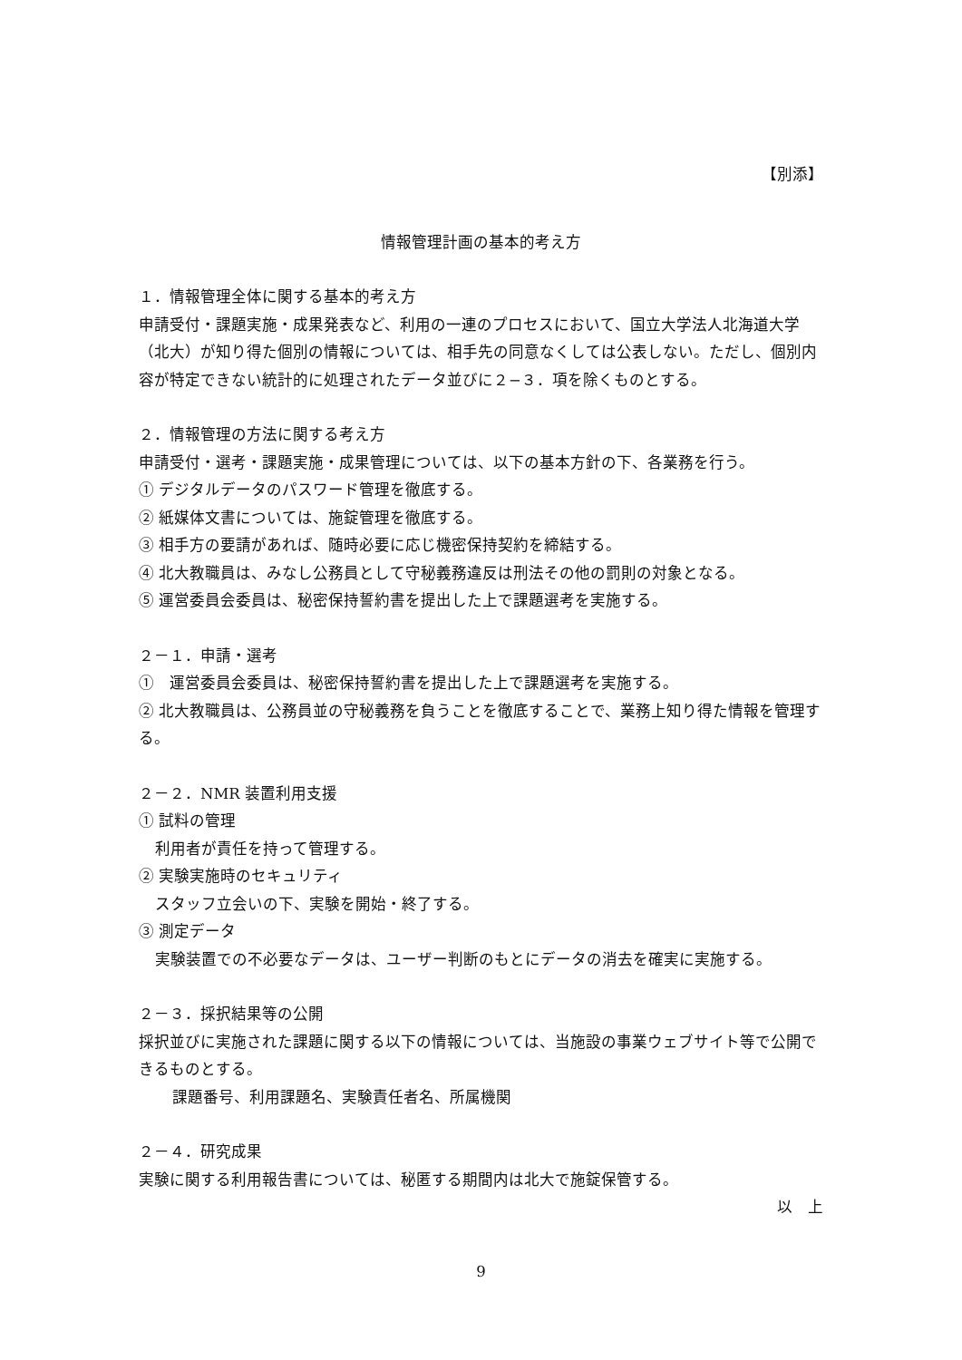【別添】
情報管理計画の基本的考え方
１．情報管理全体に関する基本的考え方
申請受付・課題実施・成果発表など、利用の一連のプロセスにおいて、国立大学法人北海道大学（北大）が知り得た個別の情報については、相手先の同意なくしては公表しない。ただし、個別内容が特定できない統計的に処理されたデータ並びに２−３．項を除くものとする。
２．情報管理の方法に関する考え方
申請受付・選考・課題実施・成果管理については、以下の基本方針の下、各業務を行う。
① デジタルデータのパスワード管理を徹底する。
② 紙媒体文書については、施錠管理を徹底する。
③ 相手方の要請があれば、随時必要に応じ機密保持契約を締結する。
④ 北大教職員は、みなし公務員として守秘義務違反は刑法その他の罰則の対象となる。
⑤ 運営委員会委員は、秘密保持誓約書を提出した上で課題選考を実施する。
２－１．申請・選考
①　運営委員会委員は、秘密保持誓約書を提出した上で課題選考を実施する。
② 北大教職員は、公務員並の守秘義務を負うことを徹底することで、業務上知り得た情報を管理する。
２－２．NMR 装置利用支援
① 試料の管理
利用者が責任を持って管理する。
② 実験実施時のセキュリティ
スタッフ立会いの下、実験を開始・終了する。
③ 測定データ
実験装置での不必要なデータは、ユーザー判断のもとにデータの消去を確実に実施する。
２－３．採択結果等の公開
採択並びに実施された課題に関する以下の情報については、当施設の事業ウェブサイト等で公開できるものとする。
課題番号、利用課題名、実験責任者名、所属機関
２－４．研究成果
実験に関する利用報告書については、秘匿する期間内は北大で施錠保管する。
以　上
9